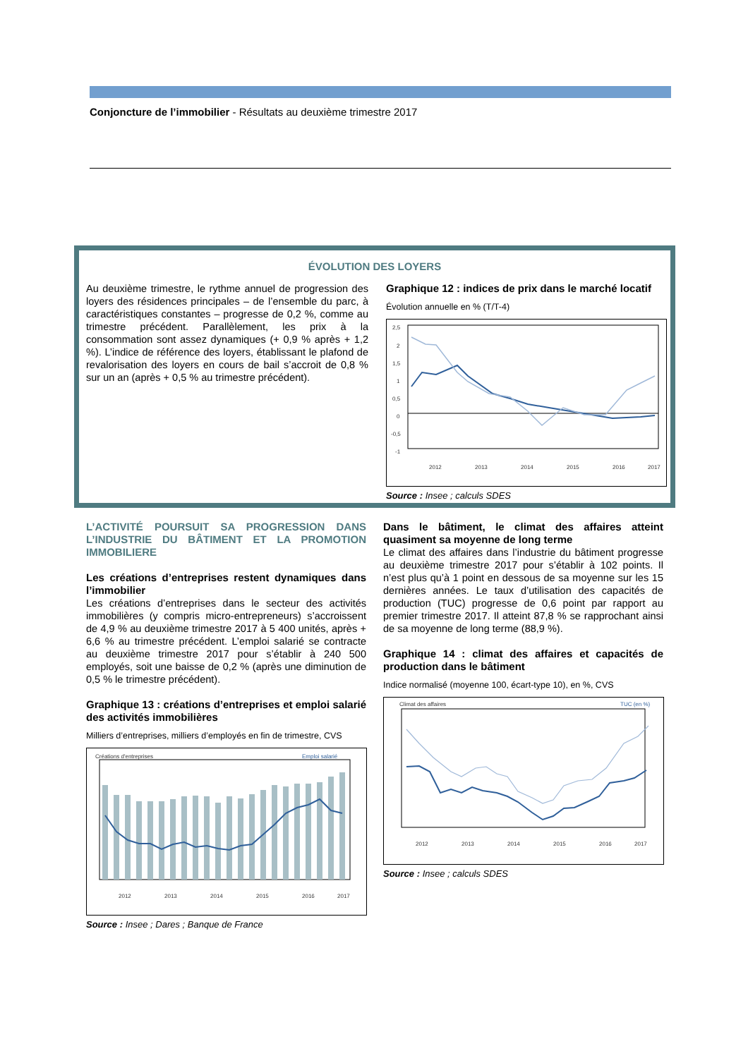Conjoncture de l’immobilier - Résultats au deuxième trimestre 2017
ÉVOLUTION DES LOYERS
Au deuxième trimestre, le rythme annuel de progression des loyers des résidences principales – de l’ensemble du parc, à caractéristiques constantes – progresse de 0,2 %, comme au trimestre précédent. Parallèlement, les prix à la consommation sont assez dynamiques (+ 0,9 % après + 1,2 %). L’indice de référence des loyers, établissant le plafond de revalorisation des loyers en cours de bail s’accroit de 0,8 % sur un an (après + 0,5 % au trimestre précédent).
Graphique 12 : indices de prix dans le marché locatif
Évolution annuelle en % (T/T-4)
2,5
2
1,5
1
0,5
0
-0,5
-1
2012
2013
2014
2015
2016
2017
Source : Insee ; calculs SDES
L’ACTIVITÉ POURSUIT SA PROGRESSION DANS L’INDUSTRIE DU BÂTIMENT ET LA PROMOTION IMMOBILIERE
Les créations d’entreprises restent dynamiques dans l’immobilier
Les créations d’entreprises dans le secteur des activités immobilières (y compris micro-entrepreneurs) s’accroissent de 4,9 % au deuxième trimestre 2017 à 5 400 unités, après + 6,6 % au trimestre précédent. L’emploi salarié se contracte au deuxième trimestre 2017 pour s’établir à 240 500 employés, soit une baisse de 0,2 % (après une diminution de 0,5 % le trimestre précédent).
Graphique 13 : créations d’entreprises et emploi salarié des activités immobilières
Milliers d’entreprises, milliers d’employés en fin de trimestre, CVS
Créations d'entreprises
Emploi salarié
2012
2013
2014
2015
2016
2017
Source : Insee ; Dares ; Banque de France
Dans le bâtiment, le climat des affaires atteint quasiment sa moyenne de long terme
Le climat des affaires dans l’industrie du bâtiment progresse au deuxième trimestre 2017 pour s’établir à 102 points. Il n’est plus qu’à 1 point en dessous de sa moyenne sur les 15 dernières années. Le taux d’utilisation des capacités de production (TUC) progresse de 0,6 point par rapport au premier trimestre 2017. Il atteint 87,8 % se rapprochant ainsi de sa moyenne de long terme (88,9 %).
Graphique 14 : climat des affaires et capacités de production dans le bâtiment
Indice normalisé (moyenne 100, écart-type 10), en %, CVS
Climat des affaires
TUC (en %)
2012
2013
2014
2015
2016
2017
Source : Insee ; calculs SDES